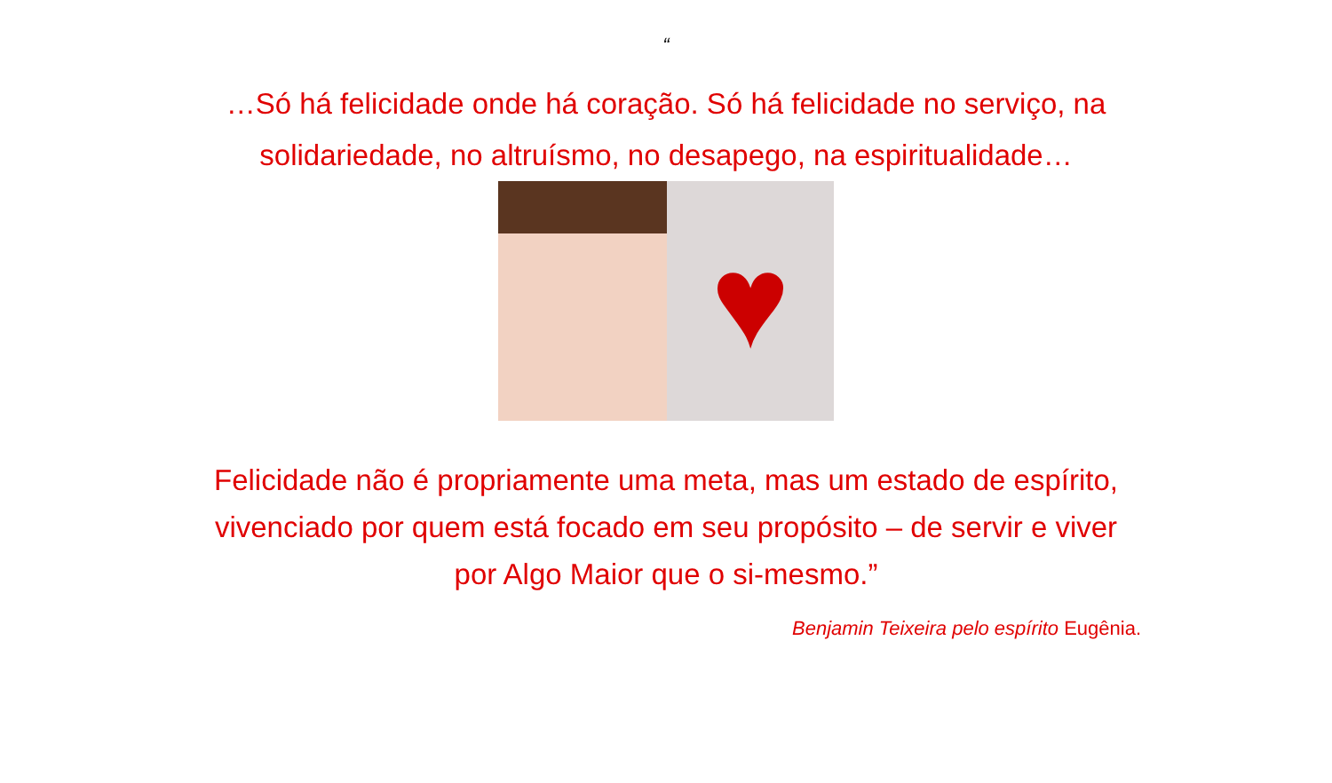“
…Só há felicidade onde há coração. Só há felicidade no serviço, na solidariedade, no altruísmo, no desapego, na espiritualidade…
♥
Felicidade não é propriamente uma meta, mas um estado de espírito, vivenciado por quem está focado em seu propósito – de servir e viver por Algo Maior que o si-mesmo.”
Benjamin Teixeira pelo espírito Eugênia.